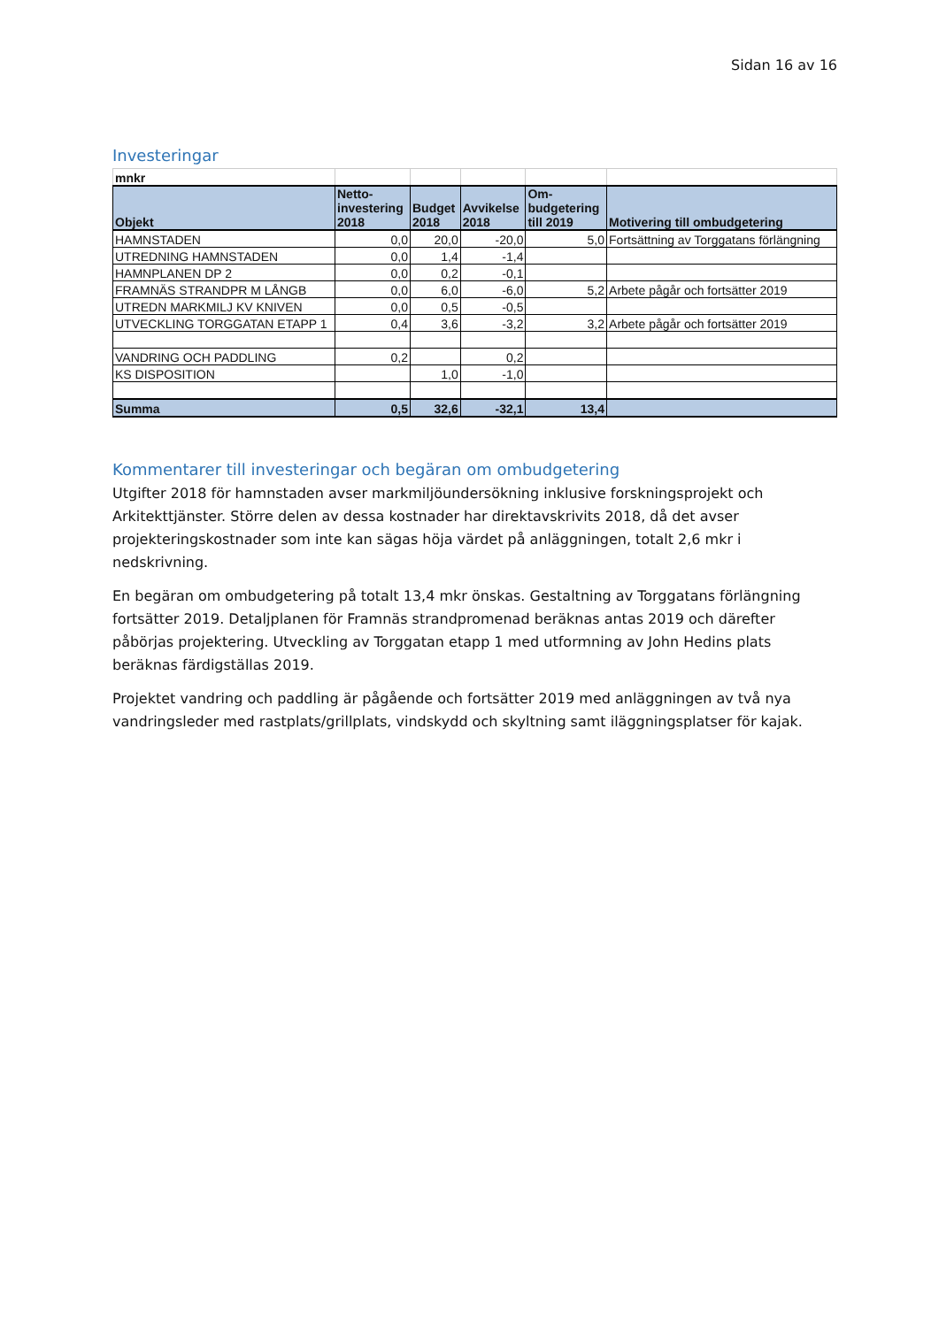Sidan 16 av 16
Investeringar
| mnkr | | | | | |
| Objekt | Netto- investering 2018 | Budget 2018 | Avvikelse 2018 | Om- budgetering till 2019 | Motivering till ombudgetering |
| HAMNSTADEN | 0,0 | 20,0 | -20,0 | 5,0 | Fortsättning av Torggatans förlängning |
| UTREDNING HAMNSTADEN | 0,0 | 1,4 | -1,4 | | |
| HAMNPLANEN DP 2 | 0,0 | 0,2 | -0,1 | | |
| FRAMNÄS STRANDPR M LÅNGB | 0,0 | 6,0 | -6,0 | 5,2 | Arbete pågår och fortsätter 2019 |
| UTREDN MARKMILJ KV KNIVEN | 0,0 | 0,5 | -0,5 | | |
| UTVECKLING TORGGATAN ETAPP 1 | 0,4 | 3,6 | -3,2 | 3,2 | Arbete pågår och fortsätter 2019 |
| VANDRING OCH PADDLING | 0,2 | | 0,2 | | |
| KS DISPOSITION | | 1,0 | -1,0 | | |
| Summa | 0,5 | 32,6 | -32,1 | 13,4 | |
Kommentarer till investeringar och begäran om ombudgetering
Utgifter 2018 för hamnstaden avser markmiljöundersökning inklusive forskningsprojekt och Arkitekttjänster. Större delen av dessa kostnader har direktavskrivits 2018, då det avser projekteringskostnader som inte kan sägas höja värdet på anläggningen, totalt 2,6 mkr i nedskrivning.
En begäran om ombudgetering på totalt 13,4 mkr önskas. Gestaltning av Torggatans förlängning fortsätter 2019. Detaljplanen för Framnäs strandpromenad beräknas antas 2019 och därefter påbörjas projektering. Utveckling av Torggatan etapp 1 med utformning av John Hedins plats beräknas färdigställas 2019.
Projektet vandring och paddling är pågående och fortsätter 2019 med anläggningen av två nya vandringsleder med rastplats/grillplats, vindskydd och skyltning samt iläggningsplatser för kajak.